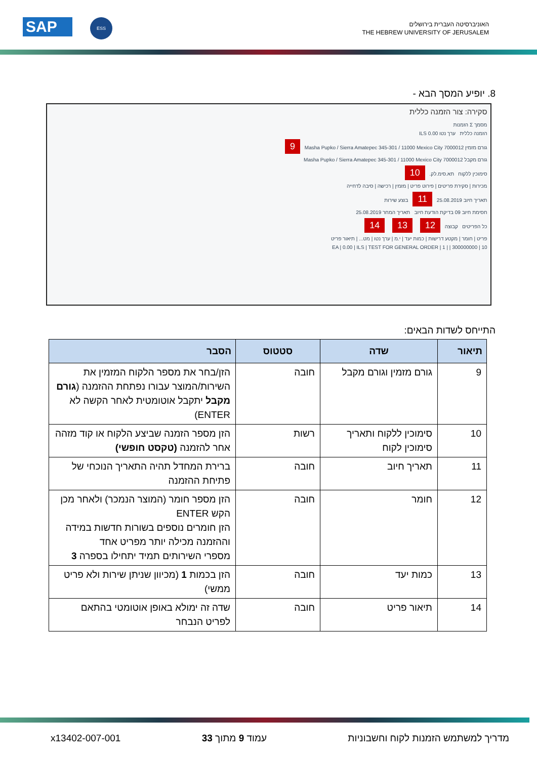SAP ESS
האוניברסיטה העברית בירושלים
THE HEBREW UNIVERSITY OF JERUSALEM
8. יופיע המסך הבא -
סקירה: צור הזמנה כללית
מסמך Σ הזמנות
הזמנה כללית ערך נטו 0.00 ILS
גורם מזמין 7000012 Masha Pupko / Sierra Amatepec 345-301 / 11000 Mexico City 9
גורם מקבל 7000012 Masha Pupko / Sierra Amatepec 345-301 / 11000 Mexico City
סימוכין ללקוח תא.סימ.לק. 10
מכירות | סקירת פריטים | פירוט פריט | מזמין | רכישה | סיבה לדחייה
תאריך חיוב 25.08.2019 11 בוצע שירות
חסימת חיוב 09 בדיקת הודעת חיוב תאריך המחר 25.08.2019
כל הפריטים קבוצה 12 13 14
פריט | חומר | מקטע דרישות | כמות יעד | י.מ | ערך נטו | מט... | תיאור פריט
10 | 300000000 | | 1 | EA | 0.00 | ILS | TEST FOR GENERAL ORDER
התייחס לשדות הבאים:
| תיאור | שדה | סטטוס | הסבר |
| --- | --- | --- | --- |
| 9 | גורם מזמין וגורם מקבל | חובה | הזן/בחר את מספר הלקוח המזמין את השירות/המוצר עבורו נפתחת ההזמנה ( גורם מקבל יתקבל אוטומטית לאחר הקשה לא ENTER) |
| 10 | סימוכין ללקוח ותאריך סימוכין לקוח | רשות | הזן מספר הזמנה שביצע הלקוח או קוד מזהה אחר להזמנה (טקסט חופשי) |
| 11 | תאריך חיוב | חובה | ברירת המחדל תהיה התאריך הנוכחי של פתיחת ההזמנה |
| 12 | חומר | חובה | הזן מספר חומר (המוצר הנמכר) ולאחר מכן הקש ENTER הזן חומרים נוספים בשורות חדשות במידה וההזמנה מכילה יותר מפריט אחד מספרי השירותים תמיד יתחילו בספרה 3 |
| 13 | כמות יעד | חובה | הזן בכמות 1 (מכיוון שניתן שירות ולא פריט ממשי) |
| 14 | תיאור פריט | חובה | שדה זה ימולא באופן אוטומטי בהתאם לפריט הנבחר |
מדריך למשתמש הזמנות לקוח וחשבוניות עמוד 9 מתוך 33 x13402-007-001